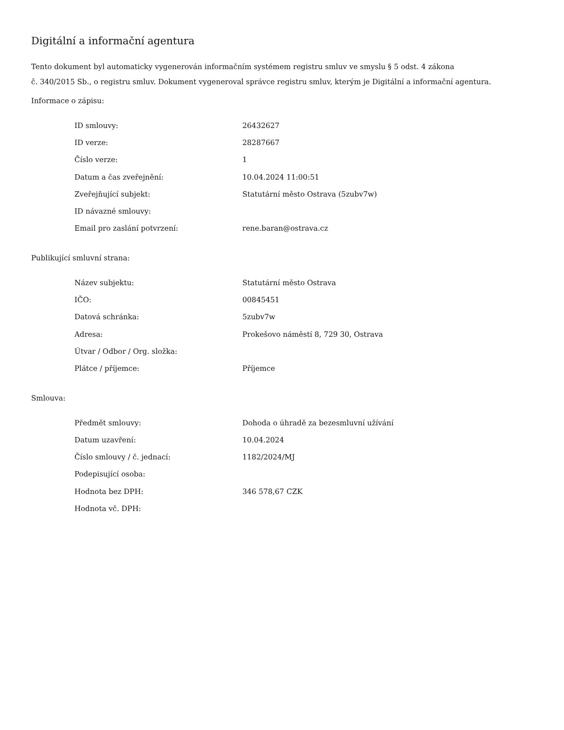Digitální a informační agentura
Tento dokument byl automaticky vygenerován informačním systémem registru smluv ve smyslu § 5 odst. 4 zákona
č. 340/2015 Sb., o registru smluv. Dokument vygeneroval správce registru smluv, kterým je Digitální a informační agentura.
Informace o zápisu:
| ID smlouvy: | 26432627 |
| ID verze: | 28287667 |
| Číslo verze: | 1 |
| Datum a čas zveřejnění: | 10.04.2024 11:00:51 |
| Zveřejňující subjekt: | Statutární město Ostrava (5zubv7w) |
| ID návazné smlouvy: | |
| Email pro zaslání potvrzení: | rene.baran@ostrava.cz |
Publikující smluvní strana:
| Název subjektu: | Statutární město Ostrava |
| IČO: | 00845451 |
| Datová schránka: | 5zubv7w |
| Adresa: | Prokešovo náměstí 8, 729 30, Ostrava |
| Útvar / Odbor / Org. složka: | |
| Plátce / příjemce: | Příjemce |
Smlouva:
| Předmět smlouvy: | Dohoda o úhradě za bezesmluvní užívání |
| Datum uzavření: | 10.04.2024 |
| Číslo smlouvy / č. jednací: | 1182/2024/MJ |
| Podepisující osoba: | |
| Hodnota bez DPH: | 346 578,67 CZK |
| Hodnota vč. DPH: | |